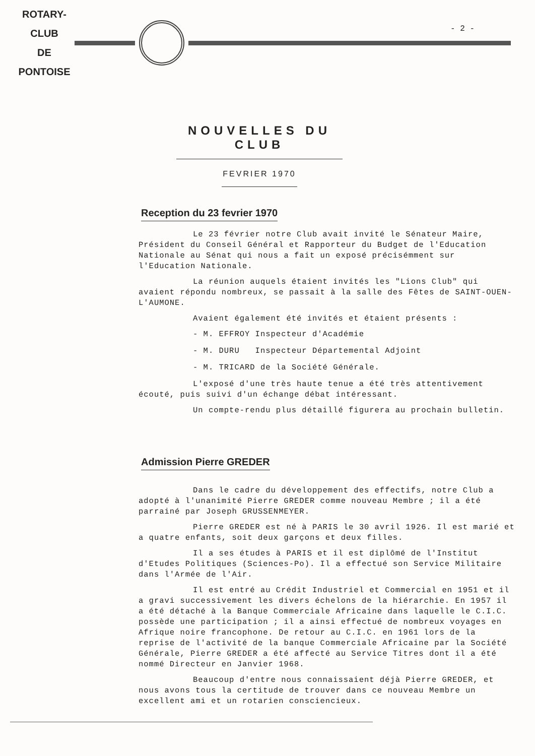ROTARY-CLUB
DE
PONTOISE
- 2 -
NOUVELLES DU CLUB
FEVRIER 1970
Reception du 23 fevrier 1970
Le 23 février notre Club avait invité le Sénateur Maire, Président du Conseil Général et Rapporteur du Budget de l'Education Nationale au Sénat qui nous a fait un exposé précisémment sur l'Education Nationale.
La réunion auquels étaient invités les "Lions Club" qui avaient répondu nombreux, se passait à la salle des Fêtes de SAINT-OUEN-L'AUMONE.
Avaient également été invités et étaient présents :
- M. EFFROY Inspecteur d'Académie
- M. DURU Inspecteur Départemental Adjoint
- M. TRICARD de la Société Générale.
L'exposé d'une très haute tenue a été très attentivement écouté, puis suivi d'un échange débat intéressant.
Un compte-rendu plus détaillé figurera au prochain bulletin.
Admission Pierre GREDER
Dans le cadre du développement des effectifs, notre Club a adopté à l'unanimité Pierre GREDER comme nouveau Membre ; il a été parrainé par Joseph GRUSSENMEYER.
Pierre GREDER est né à PARIS le 30 avril 1926. Il est marié et a quatre enfants, soit deux garçons et deux filles.
Il a ses études à PARIS et il est diplômé de l'Institut d'Etudes Politiques (Sciences-Po). Il a effectué son Service Militaire dans l'Armée de l'Air.
Il est entré au Crédit Industriel et Commercial en 1951 et il a gravi successivement les divers échelons de la hiérarchie. En 1957 il a été détaché à la Banque Commerciale Africaine dans laquelle le C.I.C. possède une participation ; il a ainsi effectué de nombreux voyages en Afrique noire francophone. De retour au C.I.C. en 1961 lors de la reprise de l'activité de la banque Commerciale Africaine par la Société Générale, Pierre GREDER a été affecté au Service Titres dont il a été nommé Directeur en Janvier 1968.
Beaucoup d'entre nous connaissaient déjà Pierre GREDER, et nous avons tous la certitude de trouver dans ce nouveau Membre un excellent ami et un rotarien consciencieux.